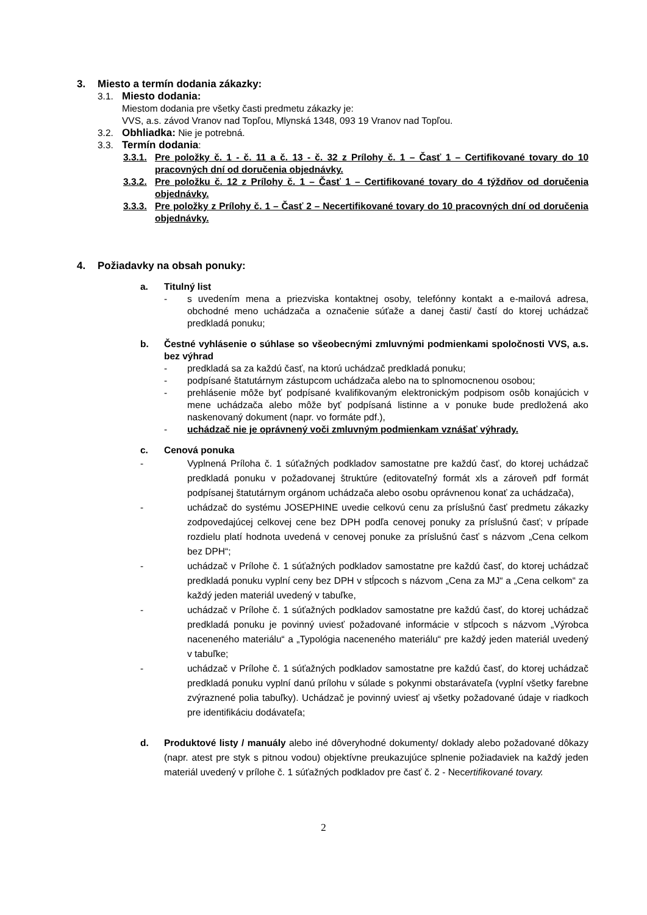3. Miesto a termín dodania zákazky:
3.1. Miesto dodania:
Miestom dodania pre všetky časti predmetu zákazky je:
VVS, a.s. závod Vranov nad Topľou, Mlynská 1348, 093 19 Vranov nad Topľou.
3.2. Obhliadka: Nie je potrebná.
3.3. Termín dodania:
3.3.1. Pre položky č. 1 - č. 11 a č. 13 - č. 32 z Prílohy č. 1 – Časť 1 – Certifikované tovary do 10 pracovných dní od doručenia objednávky.
3.3.2. Pre položku č. 12 z Prílohy č. 1 – Časť 1 – Certifikované tovary do 4 týždňov od doručenia objednávky.
3.3.3. Pre položky z Prílohy č. 1 – Časť 2 – Necertifikované tovary do 10 pracovných dní od doručenia objednávky.
4. Požiadavky na obsah ponuky:
a. Titulný list
- s uvedením mena a priezviska kontaktnej osoby, telefónny kontakt a e-mailová adresa, obchodné meno uchádzača a označenie súťaže a danej časti/ častí do ktorej uchádzač predkladá ponuku;
b. Čestné vyhlásenie o súhlase so všeobecnými zmluvnými podmienkami spoločnosti VVS, a.s. bez výhrad
- predkladá sa za každú časť, na ktorú uchádzač predkladá ponuku;
- podpísané štatutárnym zástupcom uchádzača alebo na to splnomocnenou osobou;
- prehlásenie môže byť podpísané kvalifikovaným elektronickým podpisom osôb konajúcich v mene uchádzača alebo môže byť podpísaná listinne a v ponuke bude predložená ako naskenovaný dokument (napr. vo formáte pdf.),
- uchádzač nie je oprávnený voči zmluvným podmienkam vznášať výhrady.
c. Cenová ponuka
- Vyplnená Príloha č. 1 súťažných podkladov samostatne pre každú časť, do ktorej uchádzač predkladá ponuku v požadovanej štruktúre (editovateľný formát xls a zároveň pdf formát podpísanej štatutárnym orgánom uchádzača alebo osobu oprávnenou konať za uchádzača),
- uchádzač do systému JOSEPHINE uvedie celkovú cenu za príslušnú časť predmetu zákazky zodpovedajúcej celkovej cene bez DPH podľa cenovej ponuky za príslušnú časť; v prípade rozdielu platí hodnota uvedená v cenovej ponuke za príslušnú časť s názvom „Cena celkom bez DPH“;
- uchádzač v Prílohe č. 1 súťažných podkladov samostatne pre každú časť, do ktorej uchádzač predkladá ponuku vyplní ceny bez DPH v stĺpcoch s názvom „Cena za MJ“ a „Cena celkom“ za každý jeden materiál uvedený v tabuľke,
- uchádzač v Prílohe č. 1 súťažných podkladov samostatne pre každú časť, do ktorej uchádzač predkladá ponuku je povinný uviesť požadované informácie v stĺpcoch s názvom „Výrobca naceneného materiálu“ a „Typológia naceneného materiálu“ pre každý jeden materiál uvedený v tabuľke;
- uchádzač v Prílohe č. 1 súťažných podkladov samostatne pre každú časť, do ktorej uchádzač predkladá ponuku vyplní danú prílohu v súlade s pokynmi obstarávateľa (vyplní všetky farebne zvýraznené polia tabuľky). Uchádzač je povinný uviesť aj všetky požadované údaje v riadkoch pre identifikáciu dodávateľa;
d. Produktové listy / manuály alebo iné dôveryhodné dokumenty/ doklady alebo požadované dôkazy (napr. atest pre styk s pitnou vodou) objektívne preukazujúce splnenie požiadaviek na každý jeden materiál uvedený v prílohe č. 1 súťažných podkladov pre časť č. 2 - Necertifikované tovary.
2